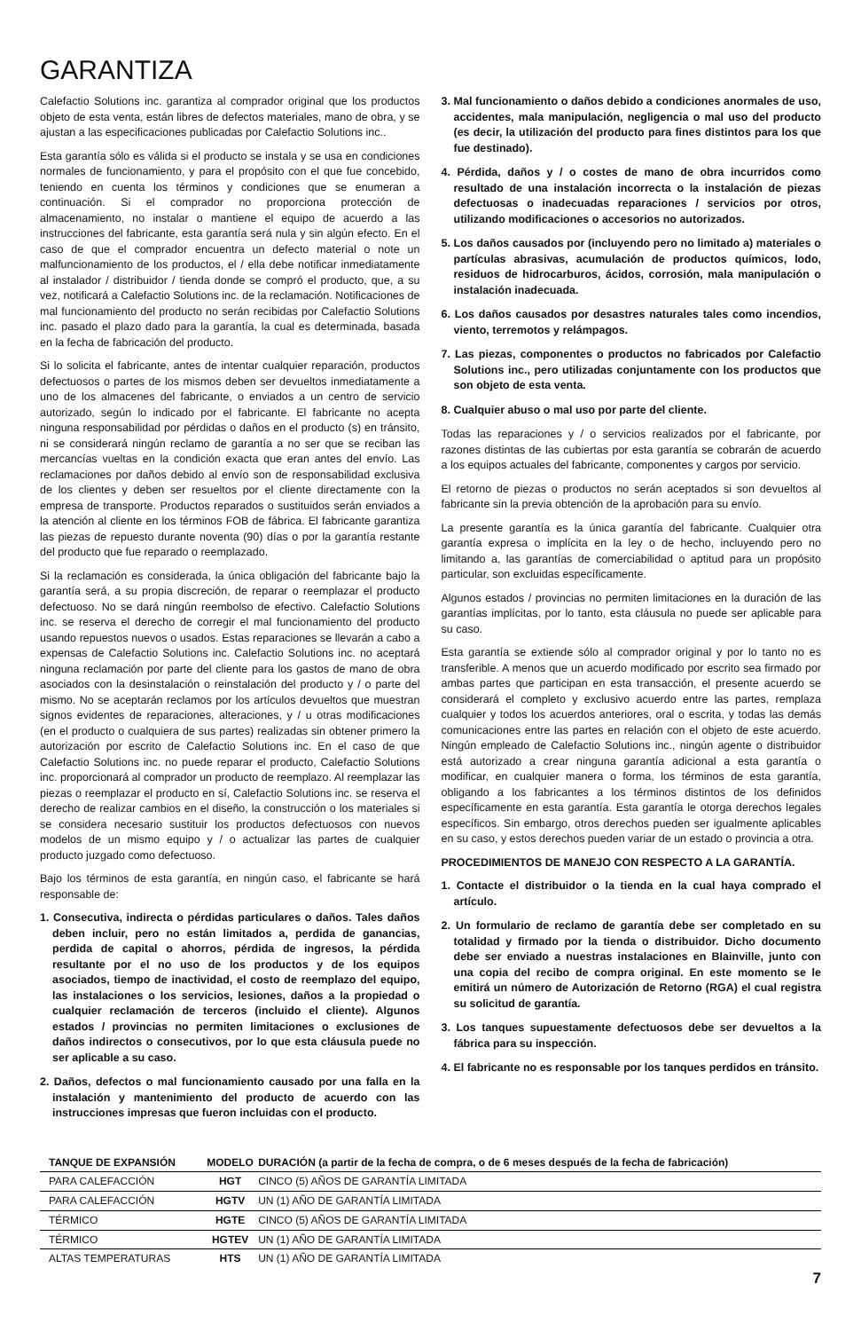GARANTIZA
Calefactio Solutions inc. garantiza al comprador original que los productos objeto de esta venta, están libres de defectos materiales, mano de obra, y se ajustan a las especificaciones publicadas por Calefactio Solutions inc..
Esta garantía sólo es válida si el producto se instala y se usa en condiciones normales de funcionamiento, y para el propósito con el que fue concebido, teniendo en cuenta los términos y condiciones que se enumeran a continuación. Si el comprador no proporciona protección de almacenamiento, no instalar o mantiene el equipo de acuerdo a las instrucciones del fabricante, esta garantía será nula y sin algún efecto. En el caso de que el comprador encuentra un defecto material o note un malfuncionamiento de los productos, el / ella debe notificar inmediatamente al instalador / distribuidor / tienda donde se compró el producto, que, a su vez, notificará a Calefactio Solutions inc. de la reclamación. Notificaciones de mal funcionamiento del producto no serán recibidas por Calefactio Solutions inc. pasado el plazo dado para la garantía, la cual es determinada, basada en la fecha de fabricación del producto.
Si lo solicita el fabricante, antes de intentar cualquier reparación, productos defectuosos o partes de los mismos deben ser devueltos inmediatamente a uno de los almacenes del fabricante, o enviados a un centro de servicio autorizado, según lo indicado por el fabricante. El fabricante no acepta ninguna responsabilidad por pérdidas o daños en el producto (s) en tránsito, ni se considerará ningún reclamo de garantía a no ser que se reciban las mercancías vueltas en la condición exacta que eran antes del envío. Las reclamaciones por daños debido al envío son de responsabilidad exclusiva de los clientes y deben ser resueltos por el cliente directamente con la empresa de transporte. Productos reparados o sustituidos serán enviados a la atención al cliente en los términos FOB de fábrica. El fabricante garantiza las piezas de repuesto durante noventa (90) días o por la garantía restante del producto que fue reparado o reemplazado.
Si la reclamación es considerada, la única obligación del fabricante bajo la garantía será, a su propia discreción, de reparar o reemplazar el producto defectuoso. No se dará ningún reembolso de efectivo. Calefactio Solutions inc. se reserva el derecho de corregir el mal funcionamiento del producto usando repuestos nuevos o usados. Estas reparaciones se llevarán a cabo a expensas de Calefactio Solutions inc. Calefactio Solutions inc. no aceptará ninguna reclamación por parte del cliente para los gastos de mano de obra asociados con la desinstalación o reinstalación del producto y / o parte del mismo. No se aceptarán reclamos por los artículos devueltos que muestran signos evidentes de reparaciones, alteraciones, y / u otras modificaciones (en el producto o cualquiera de sus partes) realizadas sin obtener primero la autorización por escrito de Calefactio Solutions inc. En el caso de que Calefactio Solutions inc. no puede reparar el producto, Calefactio Solutions inc. proporcionará al comprador un producto de reemplazo. Al reemplazar las piezas o reemplazar el producto en sí, Calefactio Solutions inc. se reserva el derecho de realizar cambios en el diseño, la construcción o los materiales si se considera necesario sustituir los productos defectuosos con nuevos modelos de un mismo equipo y / o actualizar las partes de cualquier producto juzgado como defectuoso.
Bajo los términos de esta garantía, en ningún caso, el fabricante se hará responsable de:
1. Consecutiva, indirecta o pérdidas particulares o daños. Tales daños deben incluir, pero no están limitados a, perdida de ganancias, perdida de capital o ahorros, pérdida de ingresos, la pérdida resultante por el no uso de los productos y de los equipos asociados, tiempo de inactividad, el costo de reemplazo del equipo, las instalaciones o los servicios, lesiones, daños a la propiedad o cualquier reclamación de terceros (incluido el cliente). Algunos estados / provincias no permiten limitaciones o exclusiones de daños indirectos o consecutivos, por lo que esta cláusula puede no ser aplicable a su caso.
2. Daños, defectos o mal funcionamiento causado por una falla en la instalación y mantenimiento del producto de acuerdo con las instrucciones impresas que fueron incluidas con el producto.
3. Mal funcionamiento o daños debido a condiciones anormales de uso, accidentes, mala manipulación, negligencia o mal uso del producto (es decir, la utilización del producto para fines distintos para los que fue destinado).
4. Pérdida, daños y / o costes de mano de obra incurridos como resultado de una instalación incorrecta o la instalación de piezas defectuosas o inadecuadas reparaciones / servicios por otros, utilizando modificaciones o accesorios no autorizados.
5. Los daños causados por (incluyendo pero no limitado a) materiales o partículas abrasivas, acumulación de productos químicos, lodo, residuos de hidrocarburos, ácidos, corrosión, mala manipulación o instalación inadecuada.
6. Los daños causados por desastres naturales tales como incendios, viento, terremotos y relámpagos.
7. Las piezas, componentes o productos no fabricados por Calefactio Solutions inc., pero utilizadas conjuntamente con los productos que son objeto de esta venta.
8. Cualquier abuso o mal uso por parte del cliente.
Todas las reparaciones y / o servicios realizados por el fabricante, por razones distintas de las cubiertas por esta garantía se cobrarán de acuerdo a los equipos actuales del fabricante, componentes y cargos por servicio.
El retorno de piezas o productos no serán aceptados si son devueltos al fabricante sin la previa obtención de la aprobación para su envío.
La presente garantía es la única garantía del fabricante. Cualquier otra garantía expresa o implícita en la ley o de hecho, incluyendo pero no limitando a, las garantías de comerciabilidad o aptitud para un propósito particular, son excluidas específicamente.
Algunos estados / provincias no permiten limitaciones en la duración de las garantías implícitas, por lo tanto, esta cláusula no puede ser aplicable para su caso.
Esta garantía se extiende sólo al comprador original y por lo tanto no es transferible. A menos que un acuerdo modificado por escrito sea firmado por ambas partes que participan en esta transacción, el presente acuerdo se considerará el completo y exclusivo acuerdo entre las partes, remplaza cualquier y todos los acuerdos anteriores, oral o escrita, y todas las demás comunicaciones entre las partes en relación con el objeto de este acuerdo. Ningún empleado de Calefactio Solutions inc., ningún agente o distribuidor está autorizado a crear ninguna garantía adicional a esta garantía o modificar, en cualquier manera o forma, los términos de esta garantía, obligando a los fabricantes a los términos distintos de los definidos específicamente en esta garantía. Esta garantía le otorga derechos legales específicos. Sin embargo, otros derechos pueden ser igualmente aplicables en su caso, y estos derechos pueden variar de un estado o provincia a otra.
PROCEDIMIENTOS DE MANEJO CON RESPECTO A LA GARANTÍA.
1. Contacte el distribuidor o la tienda en la cual haya comprado el artículo.
2. Un formulario de reclamo de garantía debe ser completado en su totalidad y firmado por la tienda o distribuidor. Dicho documento debe ser enviado a nuestras instalaciones en Blainville, junto con una copia del recibo de compra original. En este momento se le emitirá un número de Autorización de Retorno (RGA) el cual registra su solicitud de garantía.
3. Los tanques supuestamente defectuosos debe ser devueltos a la fábrica para su inspección.
4. El fabricante no es responsable por los tanques perdidos en tránsito.
| TANQUE DE EXPANSIÓN | MODELO | DURACIÓN (a partir de la fecha de compra, o de 6 meses después de la fecha de fabricación) |
| --- | --- | --- |
| PARA CALEFACCIÓN | HGT | CINCO (5) AÑOS DE GARANTÍA LIMITADA |
| PARA CALEFACCIÓN | HGTV | UN (1) AÑO DE GARANTÍA LIMITADA |
| TÉRMICO | HGTE | CINCO (5) AÑOS DE GARANTÍA LIMITADA |
| TÉRMICO | HGTEV | UN (1) AÑO DE GARANTÍA LIMITADA |
| ALTAS TEMPERATURAS | HTS | UN (1) AÑO DE GARANTÍA LIMITADA |
7